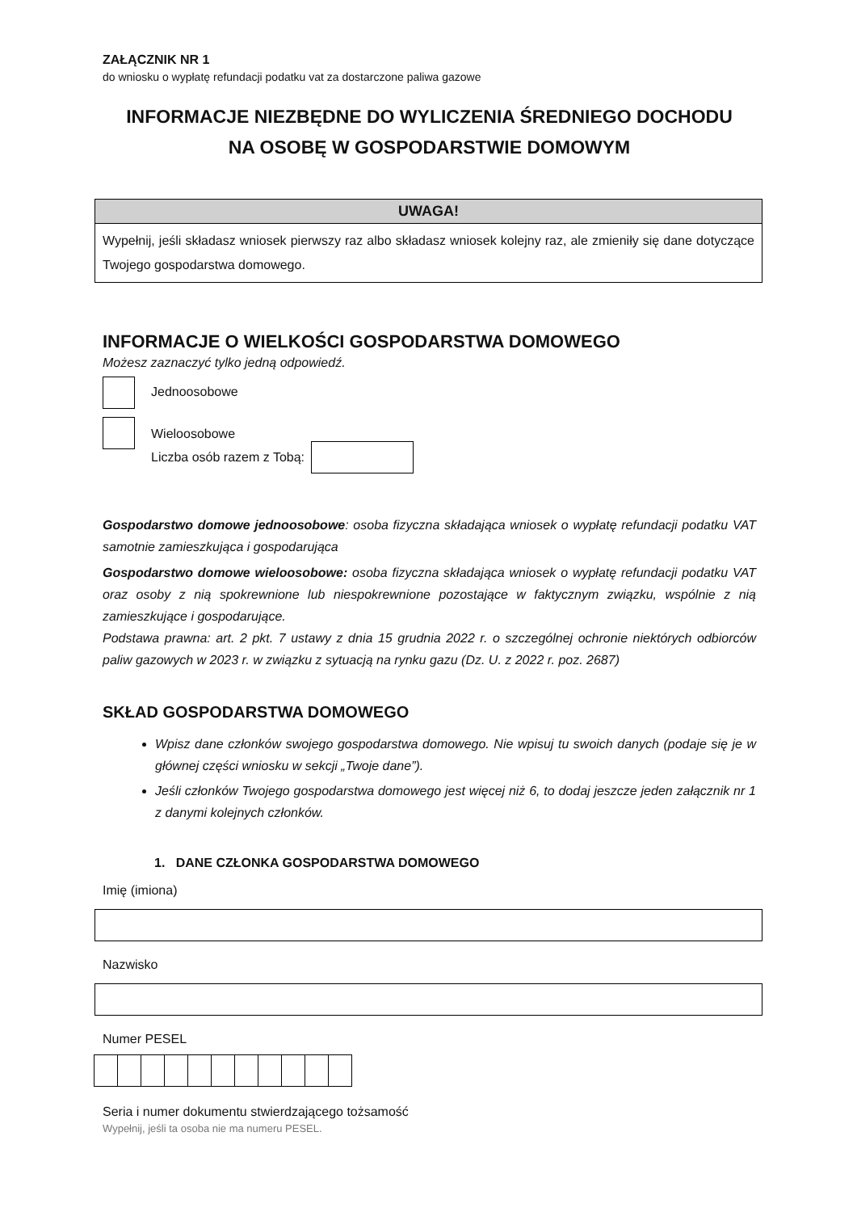ZAŁĄCZNIK NR 1
do wniosku o wypłatę refundacji podatku vat za dostarczone paliwa gazowe
INFORMACJE NIEZBĘDNE DO WYLICZENIA ŚREDNIEGO DOCHODU
NA OSOBĘ W GOSPODARSTWIE DOMOWYM
UWAGA!
Wypełnij, jeśli składasz wniosek pierwszy raz albo składasz wniosek kolejny raz, ale zmieniły się dane dotyczące Twojego gospodarstwa domowego.
INFORMACJE O WIELKOŚCI GOSPODARSTWA DOMOWEGO
Możesz zaznaczyć tylko jedną odpowiedź.
Jednoosobowe
Wieloosobowe
Liczba osób razem z Tobą:
Gospodarstwo domowe jednoosobowe: osoba fizyczna składająca wniosek o wypłatę refundacji podatku VAT samotnie zamieszkująca i gospodarująca
Gospodarstwo domowe wieloosobowe: osoba fizyczna składająca wniosek o wypłatę refundacji podatku VAT oraz osoby z nią spokrewnione lub niespokrewnione pozostające w faktycznym związku, wspólnie z nią zamieszkujące i gospodarujące.
Podstawa prawna: art. 2 pkt. 7 ustawy z dnia 15 grudnia 2022 r. o szczególnej ochronie niektórych odbiorców paliw gazowych w 2023 r. w związku z sytuacją na rynku gazu (Dz. U. z 2022 r. poz. 2687)
SKŁAD GOSPODARSTWA DOMOWEGO
Wpisz dane członków swojego gospodarstwa domowego. Nie wpisuj tu swoich danych (podaje się je w głównej części wniosku w sekcji „Twoje dane”).
Jeśli członków Twojego gospodarstwa domowego jest więcej niż 6, to dodaj jeszcze jeden załącznik nr 1 z danymi kolejnych członków.
1. DANE CZŁONKA GOSPODARSTWA DOMOWEGO
Imię (imiona)
Nazwisko
Numer PESEL
Seria i numer dokumentu stwierdzającego tożsamość
Wypełnij, jeśli ta osoba nie ma numeru PESEL.